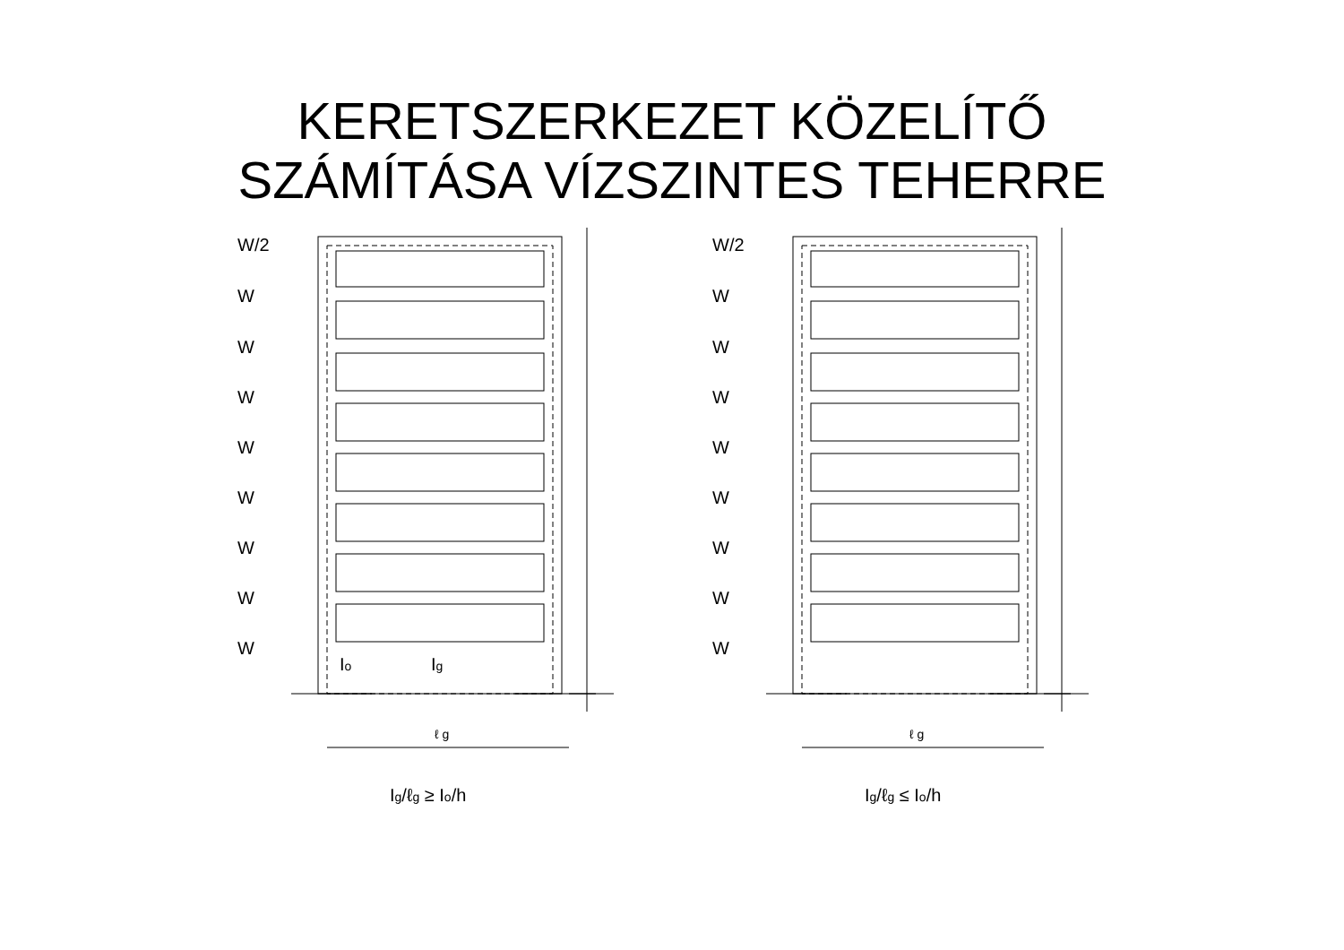KERETSZERKEZET KÖZELÍTŐ
SZÁMÍTÁSA VÍZSZINTES TEHERRE
W/2
W
W
W
W
W
W
W
W
Io
Ig
ℓ g
Ig/ℓg ≥ Io/h
W/2
W
W
W
W
W
W
W
W
ℓ g
Ig/ℓg ≤ Io/h